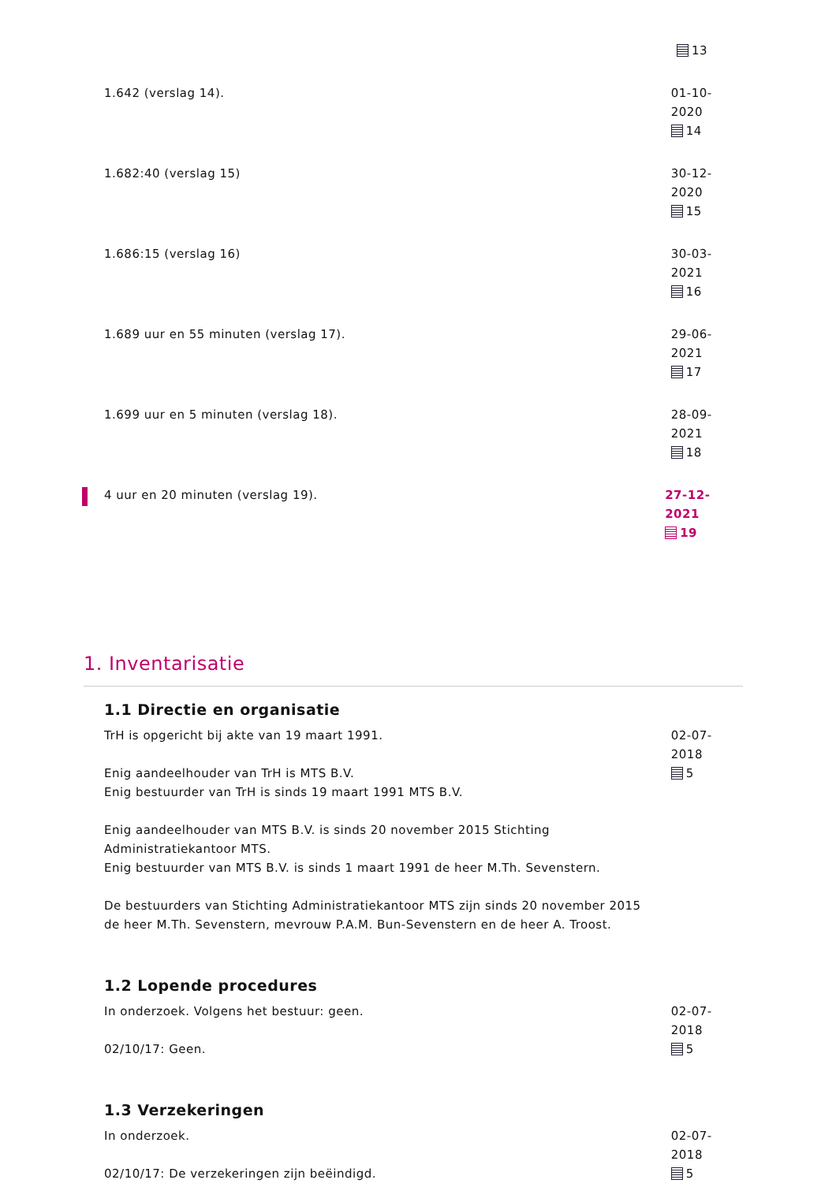13
1.642 (verslag 14). 01-10-2020
14
1.682:40 (verslag 15) 30-12-2020
15
1.686:15 (verslag 16) 30-03-2021
16
1.689 uur en 55 minuten (verslag 17). 29-06-2021
17
1.699 uur en 5 minuten (verslag 18). 28-09-2021
18
4 uur en 20 minuten (verslag 19). 27-12-2021
19
1. Inventarisatie
1.1 Directie en organisatie
TrH is opgericht bij akte van 19 maart 1991.
Enig aandeelhouder van TrH is MTS B.V.
Enig bestuurder van TrH is sinds 19 maart 1991 MTS B.V.
Enig aandeelhouder van MTS B.V. is sinds 20 november 2015 Stichting Administratiekantoor MTS.
Enig bestuurder van MTS B.V. is sinds 1 maart 1991 de heer M.Th. Sevenstern.
De bestuurders van Stichting Administratiekantoor MTS zijn sinds 20 november 2015 de heer M.Th. Sevenstern, mevrouw P.A.M. Bun-Sevenstern en de heer A. Troost.
02-07-2018
5
1.2 Lopende procedures
In onderzoek. Volgens het bestuur: geen.
02/10/17: Geen.
02-07-2018
5
1.3 Verzekeringen
In onderzoek.
02/10/17: De verzekeringen zijn beëindigd.
02-07-2018
5